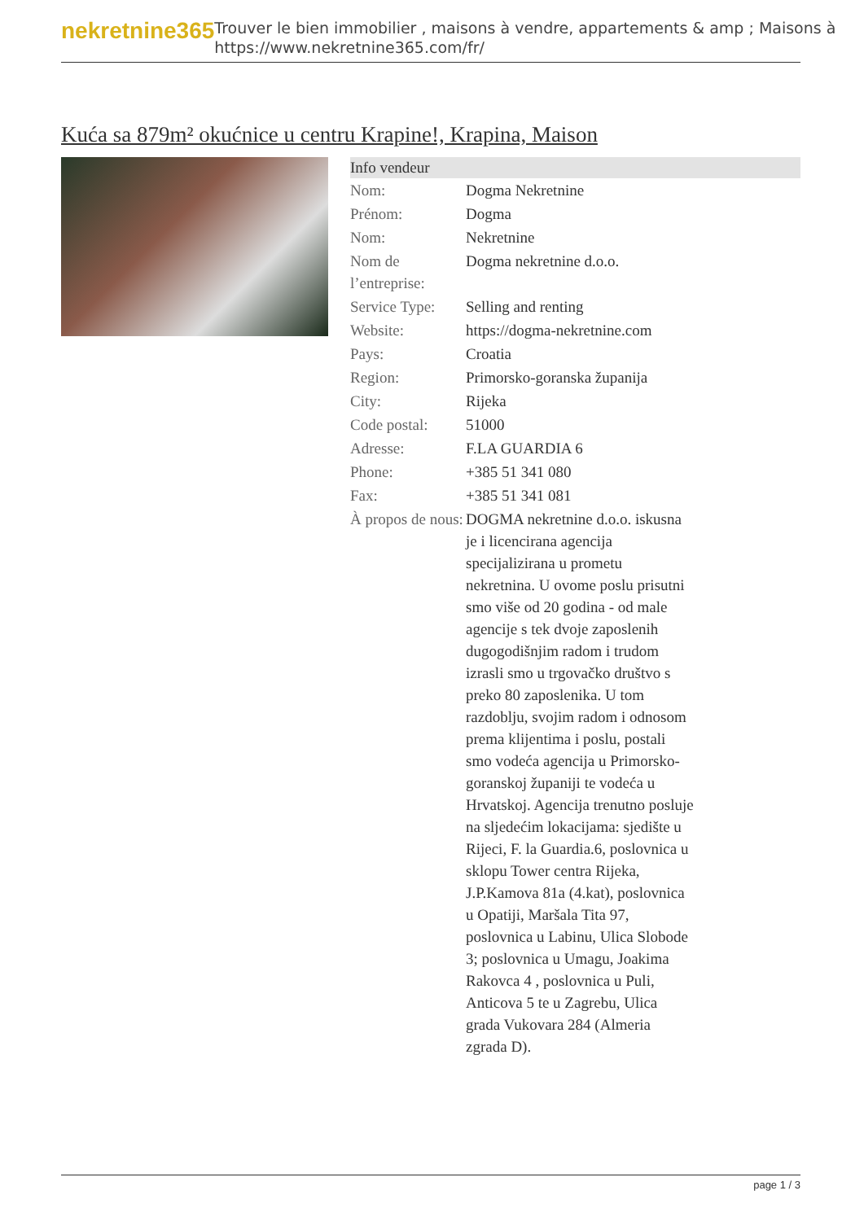nekretnine365
Trouver le bien immobilier , maisons à vendre, appartements & amp ; Maisons à
https://www.nekretnine365.com/fr/
Kuća sa 879m² okućnice u centru Krapine!, Krapina, Maison
| Info vendeur | |
| --- | --- |
| Nom: | Dogma Nekretnine |
| Prénom: | Dogma |
| Nom: | Nekretnine |
| Nom de l’entreprise: | Dogma nekretnine d.o.o. |
| Service Type: | Selling and renting |
| Website: | https://dogma-nekretnine.com |
| Pays: | Croatia |
| Region: | Primorsko-goranska županija |
| City: | Rijeka |
| Code postal: | 51000 |
| Adresse: | F.LA GUARDIA 6 |
| Phone: | +385 51 341 080 |
| Fax: | +385 51 341 081 |
| À propos de nous: | DOGMA nekretnine d.o.o. iskusna je i licencirana agencija specijalizirana u prometu nekretnina. U ovome poslu prisutni smo više od 20 godina - od male agencije s tek dvoje zaposlenih dugogodišnjim radom i trudom izrasli smo u trgovačko društvo s preko 80 zaposlenika. U tom razdoblju, svojim radom i odnosom prema klijentima i poslu, postali smo vodeća agencija u Primorsko-goranskoj županiji te vodeća u Hrvatskoj. Agencija trenutno posluje na sljedećim lokacijama: sjedište u Rijeci, F. la Guardia.6, poslovnica u sklopu Tower centra Rijeka, J.P.Kamova 81a (4.kat), poslovnica u Opatiji, Maršala Tita 97, poslovnica u Labinu, Ulica Slobode 3; poslovnica u Umagu, Joakima Rakovca 4 , poslovnica u Puli, Anticova 5 te u Zagrebu, Ulica grada Vukovara 284 (Almeria zgrada D). |
page 1 / 3